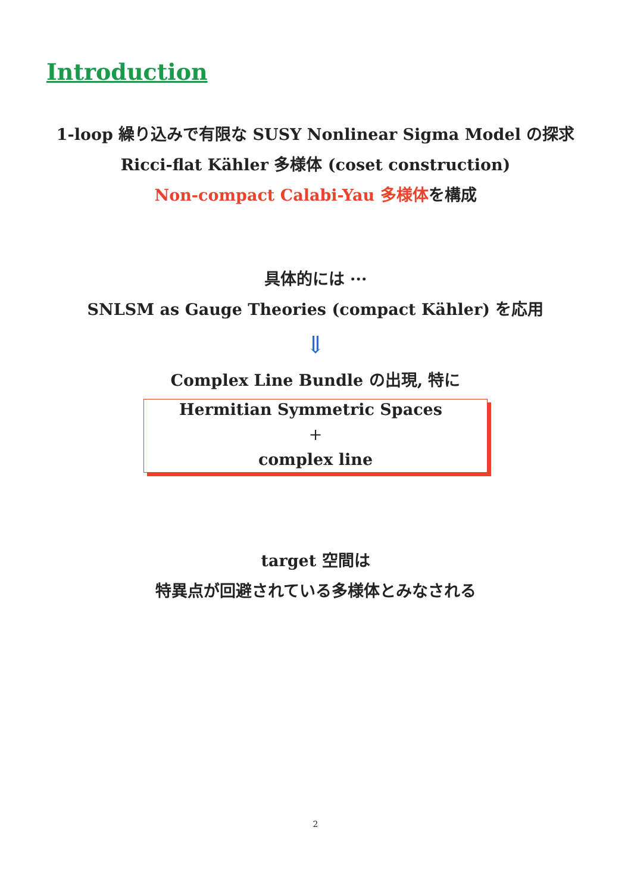Introduction
1-loop 繰り込みで有限な SUSY Nonlinear Sigma Model の探求
Ricci-flat Kähler 多様体 (coset construction)
Non-compact Calabi-Yau 多様体を構成
具体的には ···
SNLSM as Gauge Theories (compact Kähler) を応用
⇓
Complex Line Bundle の出現, 特に
Hermitian Symmetric Spaces
+
complex line
target 空間は
特異点が回避されている多様体とみなされる
2